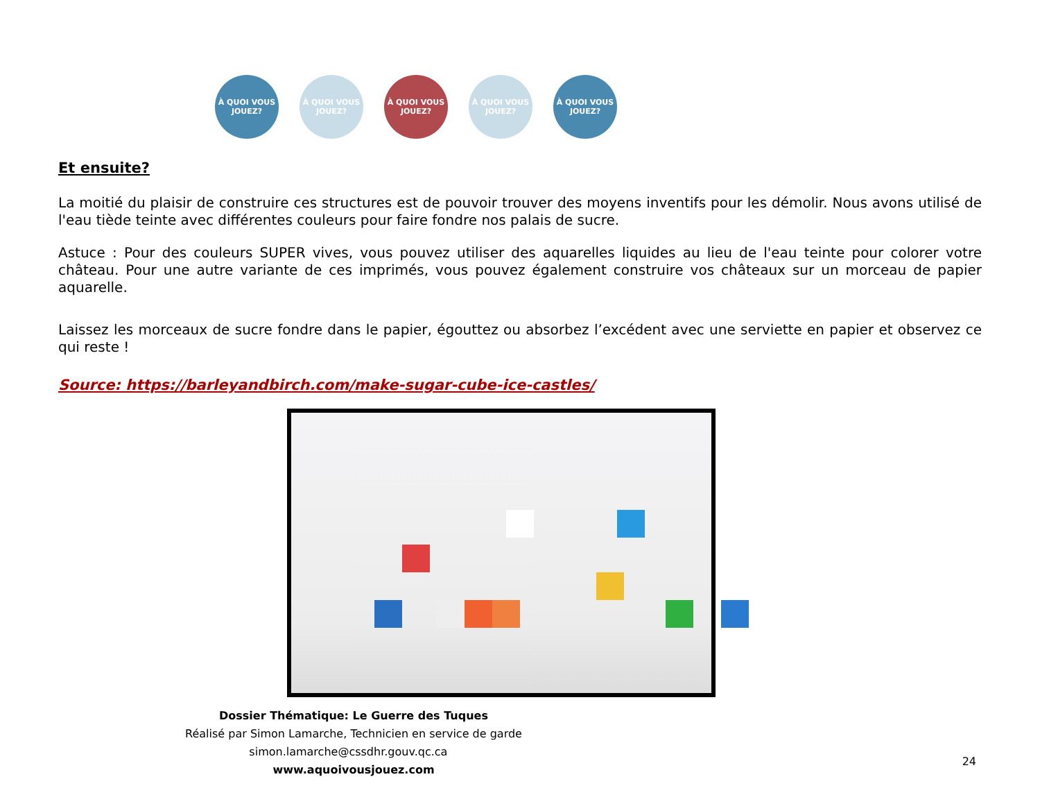À QUOI VOUS JOUEZ?
À QUOI VOUS JOUEZ?
À QUOI VOUS JOUEZ?
À QUOI VOUS JOUEZ?
À QUOI VOUS JOUEZ?
Et ensuite?
La moitié du plaisir de construire ces structures est de pouvoir trouver des moyens inventifs pour les démolir. Nous avons utilisé de l'eau tiède teinte avec différentes couleurs pour faire fondre nos palais de sucre.
Astuce : Pour des couleurs SUPER vives, vous pouvez utiliser des aquarelles liquides au lieu de l'eau teinte pour colorer votre château. Pour une autre variante de ces imprimés, vous pouvez également construire vos châteaux sur un morceau de papier aquarelle.
Laissez les morceaux de sucre fondre dans le papier, égouttez ou absorbez l’excédent avec une serviette en papier et observez ce qui reste !
Source: https://barleyandbirch.com/make-sugar-cube-ice-castles/
Dossier Thématique: Le Guerre des Tuques
Réalisé par Simon Lamarche, Technicien en service de garde
simon.lamarche@cssdhr.gouv.qc.ca www.aquoivousjouez.com
24